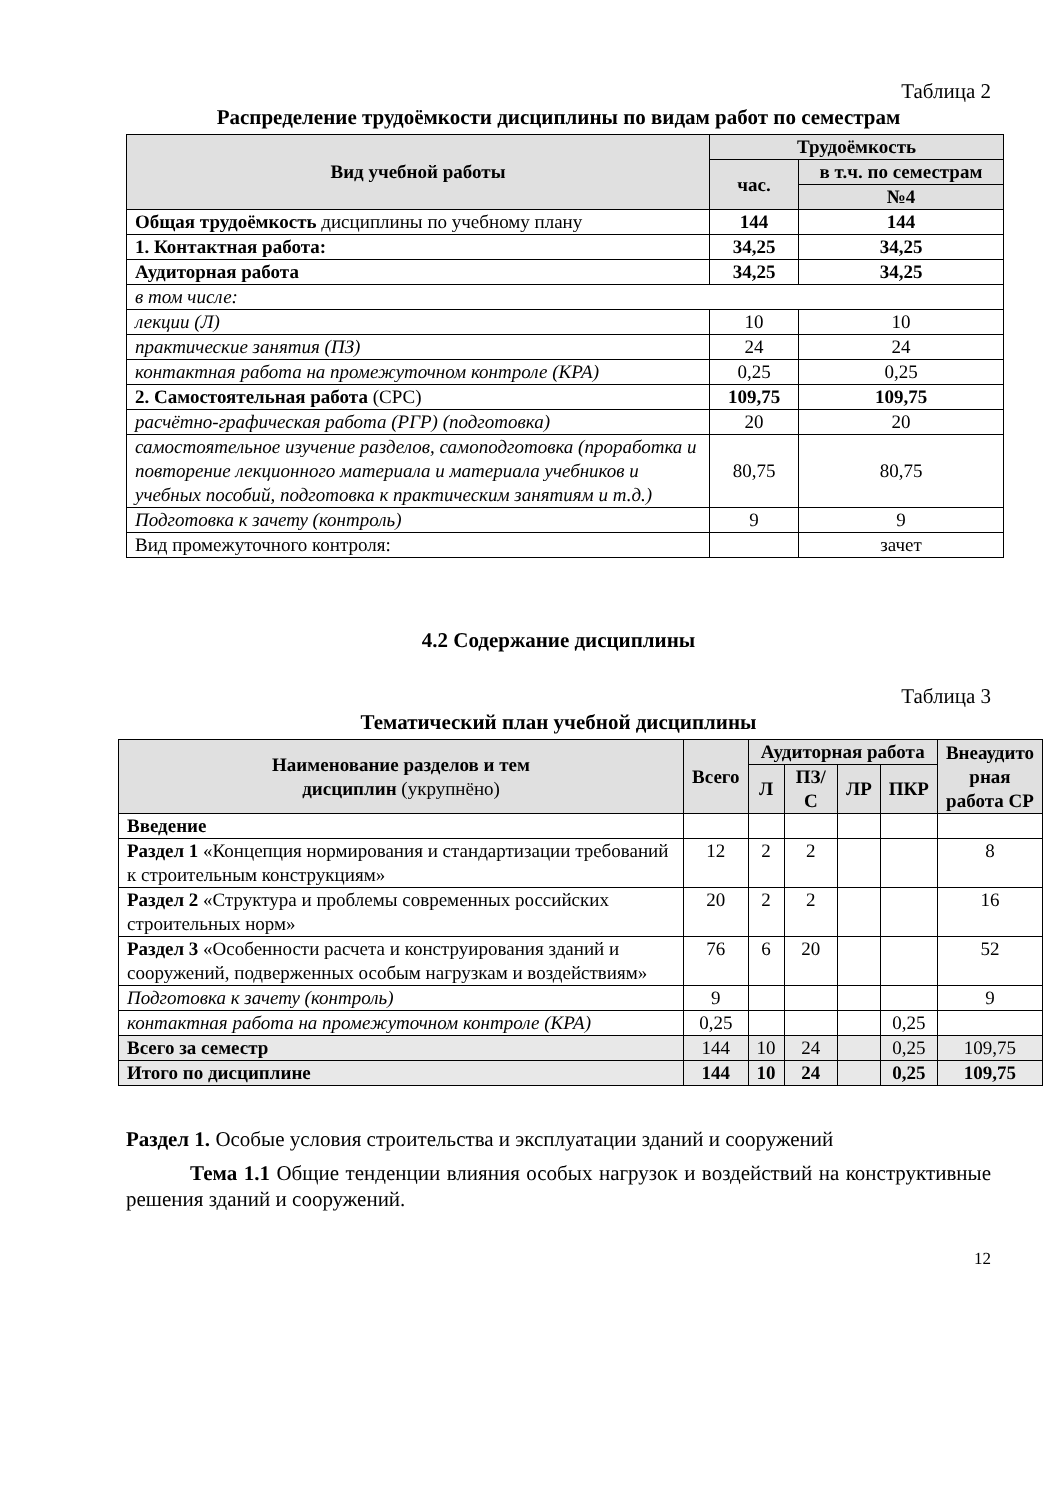Таблица 2
Распределение трудоёмкости дисциплины по видам работ по семестрам
| Вид учебной работы | Трудоёмкость | |
| --- | --- | --- |
| | час. | в т.ч. по семестрам |
| | | №4 |
| Общая трудоёмкость дисциплины по учебному плану | 144 | 144 |
| 1. Контактная работа: | 34,25 | 34,25 |
| Аудиторная работа | 34,25 | 34,25 |
| в том числе: | | |
| лекции (Л) | 10 | 10 |
| практические занятия (ПЗ) | 24 | 24 |
| контактная работа на промежуточном контроле (КРА) | 0,25 | 0,25 |
| 2. Самостоятельная работа (СРС) | 109,75 | 109,75 |
| расчётно-графическая работа (РГР) (подготовка) | 20 | 20 |
| самостоятельное изучение разделов, самоподготовка (проработка и повторение лекционного материала и материала учебников и учебных пособий, подготовка к практическим занятиям и т.д.) | 80,75 | 80,75 |
| Подготовка к зачету (контроль) | 9 | 9 |
| Вид промежуточного контроля: | | зачет |
4.2 Содержание дисциплины
Таблица 3
Тематический план учебной дисциплины
| Наименование разделов и тем дисциплин (укрупнёно) | Всего | Аудиторная работа | | | | Внеаудито рная работа СР |
| --- | --- | --- | --- | --- | --- | --- |
| | | Л | ПЗ/С | ЛР | ПКР | |
| Введение | | | | | | |
| Раздел 1 «Концепция нормирования и стандартизации требований к строительным конструкциям» | 12 | 2 | 2 | | | 8 |
| Раздел 2 «Структура и проблемы современных российских строительных норм» | 20 | 2 | 2 | | | 16 |
| Раздел 3 «Особенности расчета и конструирования зданий и сооружений, подверженных особым нагрузкам и воздействиям» | 76 | 6 | 20 | | | 52 |
| Подготовка к зачету (контроль) | 9 | | | | | 9 |
| контактная работа на промежуточном контроле (КРА) | 0,25 | | | | 0,25 | |
| Всего за семестр | 144 | 10 | 24 | | 0,25 | 109,75 |
| Итого по дисциплине | 144 | 10 | 24 | | 0,25 | 109,75 |
Раздел 1. Особые условия строительства и эксплуатации зданий и сооружений
Тема 1.1 Общие тенденции влияния особых нагрузок и воздействий на конструктивные решения зданий и сооружений.
12